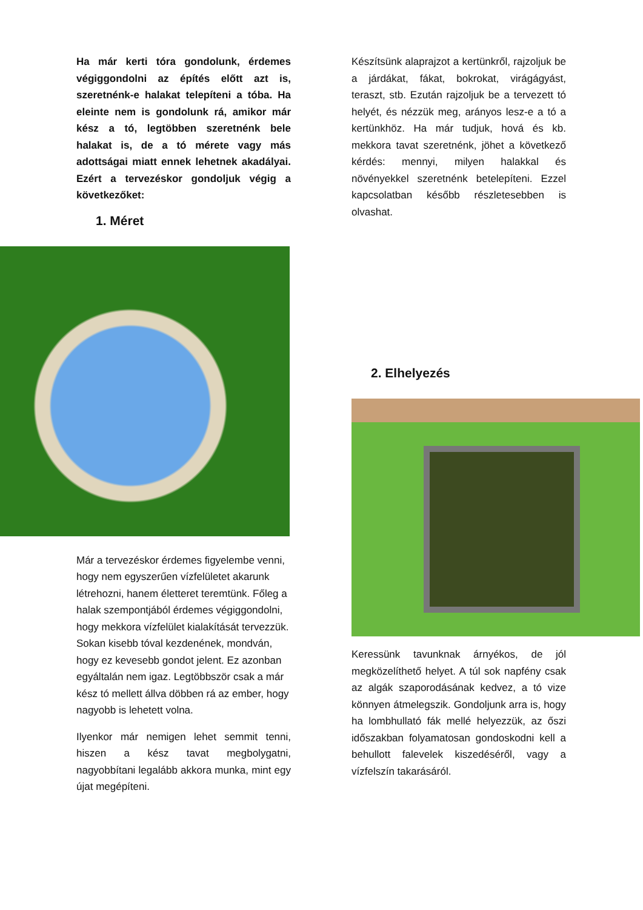Ha már kerti tóra gondolunk, érdemes végiggondolni az építés előtt azt is, szeretnénk-e halakat telepíteni a tóba. Ha eleinte nem is gondolunk rá, amikor már kész a tó, legtöbben szeretnénk bele halakat is, de a tó mérete vagy más adottságai miatt ennek lehetnek akadályai. Ezért a tervezéskor gondoljuk végig a következőket:
1. Méret
Már a tervezéskor érdemes figyelembe venni, hogy nem egyszerűen vízfelületet akarunk létrehozni, hanem életteret teremtünk. Főleg a halak szempontjából érdemes végiggondolni, hogy mekkora vízfelület kialakítását tervezzük. Sokan kisebb tóval kezdenének, mondván, hogy ez kevesebb gondot jelent. Ez azonban egyáltalán nem igaz. Legtöbbször csak a már kész tó mellett állva döbben rá az ember, hogy nagyobb is lehetett volna.
Ilyenkor már nemigen lehet semmit tenni, hiszen a kész tavat megbolygatni, nagyobbítani legalább akkora munka, mint egy újat megépíteni.
Készítsünk alaprajzot a kertünkről, rajzoljuk be a járdákat, fákat, bokrokat, virágágyást, teraszt, stb. Ezután rajzoljuk be a tervezett tó helyét, és nézzük meg, arányos lesz-e a tó a kertünkhöz. Ha már tudjuk, hová és kb. mekkora tavat szeretnénk, jöhet a következő kérdés: mennyi, milyen halakkal és növényekkel szeretnénk betelepíteni. Ezzel kapcsolatban később részletesebben is olvashat.
2. Elhelyezés
Keressünk tavunknak árnyékos, de jól megközelíthető helyet. A túl sok napfény csak az algák szaporodásának kedvez, a tó vize könnyen átmelegszik. Gondoljunk arra is, hogy ha lombhullató fák mellé helyezzük, az őszi időszakban folyamatosan gondoskodni kell a behullott falevelek kiszedéséről, vagy a vízfelszín takarásáról.